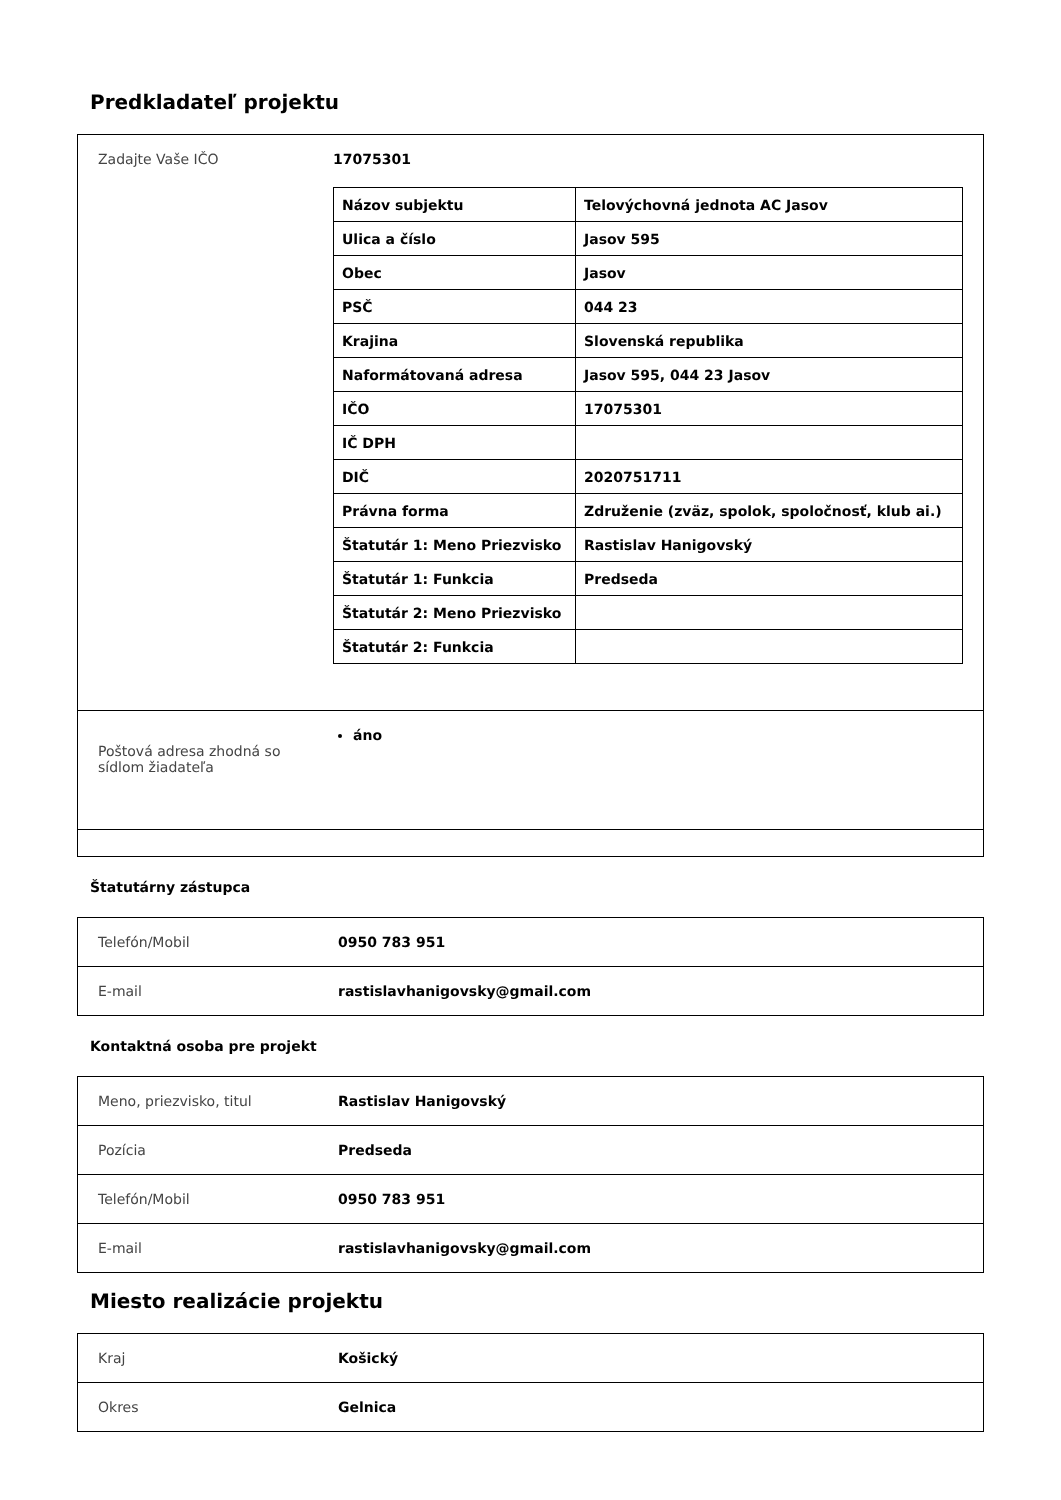Predkladateľ projektu
| Zadajte Vaše IČO | 17075301 / Názov subjektu / Telovýchovná jednota AC Jasov / / Ulica a číslo / Jasov 595 / / Obec / Jasov / / PSČ / 044 23 / / Krajina / Slovenská republika / / Naformátovaná adresa / Jasov 595, 044 23 Jasov / / IČO / 17075301 / / IČ DPH / / / DIČ / 2020751711 / / Právna forma / Združenie (zväz, spolok, spoločnosť, klub ai.) / / Štatutár 1: Meno Priezvisko / Rastislav Hanigovský / / Štatutár 1: Funkcia / Predseda / / Štatutár 2: Meno Priezvisko / / / Štatutár 2: Funkcia / / |
| Poštová adresa zhodná so sídlom žiadateľa | áno |
Štatutárny zástupca
| Telefón/Mobil | 0950 783 951 |
| E-mail | rastislavhanigovsky@gmail.com |
Kontaktná osoba pre projekt
| Meno, priezvisko, titul | Rastislav Hanigovský |
| Pozícia | Predseda |
| Telefón/Mobil | 0950 783 951 |
| E-mail | rastislavhanigovsky@gmail.com |
Miesto realizácie projektu
| Kraj | Košický |
| Okres | Gelnica |